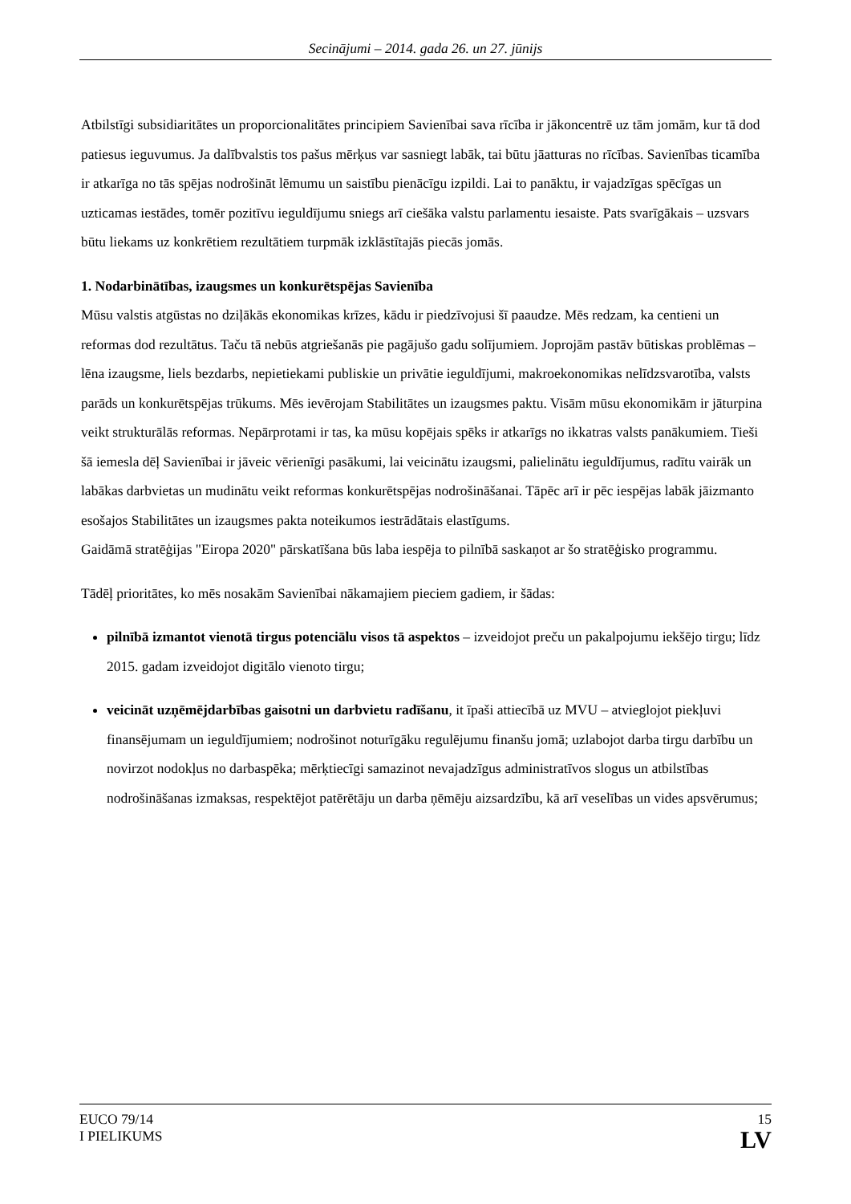Secinājumi – 2014. gada 26. un 27. jūnijs
Atbilstīgi subsidiaritātes un proporcionalitātes principiem Savienībai sava rīcība ir jākoncentrē uz tām jomām, kur tā dod patiesus ieguvumus. Ja dalībvalstis tos pašus mērķus var sasniegt labāk, tai būtu jāatturas no rīcības. Savienības ticamība ir atkarīga no tās spējas nodrošināt lēmumu un saistību pienācīgu izpildi. Lai to panāktu, ir vajadzīgas spēcīgas un uzticamas iestādes, tomēr pozitīvu ieguldījumu sniegs arī ciešāka valstu parlamentu iesaiste. Pats svarīgākais – uzsvars būtu liekams uz konkrētiem rezultātiem turpmāk izklāstītajās piecās jomās.
1. Nodarbinātības, izaugsmes un konkurētspējas Savienība
Mūsu valstis atgūstas no dziļākās ekonomikas krīzes, kādu ir piedzīvojusi šī paaudze. Mēs redzam, ka centieni un reformas dod rezultātus. Taču tā nebūs atgriešanās pie pagājušo gadu solījumiem. Joprojām pastāv būtiskas problēmas – lēna izaugsme, liels bezdarbs, nepietiekami publiskie un privātie ieguldījumi, makroekonomikas nelīdzsvarotība, valsts parāds un konkurētspējas trūkums. Mēs ievērojam Stabilitātes un izaugsmes paktu. Visām mūsu ekonomikām ir jāturpina veikt strukturālās reformas. Nepārprotami ir tas, ka mūsu kopējais spēks ir atkarīgs no ikkatras valsts panākumiem. Tieši šā iemesla dēļ Savienībai ir jāveic vērienīgi pasākumi, lai veicinātu izaugsmi, palielinātu ieguldījumus, radītu vairāk un labākas darbvietas un mudinātu veikt reformas konkurētspējas nodrošināšanai. Tāpēc arī ir pēc iespējas labāk jāizmanto esošajos Stabilitātes un izaugsmes pakta noteikumos iestrādātais elastīgums.
Gaidāmā stratēģijas "Eiropa 2020" pārskatīšana būs laba iespēja to pilnībā saskaņot ar šo stratēģisko programmu.
Tādēļ prioritātes, ko mēs nosakām Savienībai nākamajiem pieciem gadiem, ir šādas:
pilnībā izmantot vienotā tirgus potenciālu visos tā aspektos – izveidojot preču un pakalpojumu iekšējo tirgu; līdz 2015. gadam izveidojot digitālo vienoto tirgu;
veicināt uzņēmējdarbības gaisotni un darbvietu radīšanu, it īpaši attiecībā uz MVU – atvieglojot piekļuvi finansējumam un ieguldījumiem; nodrošinot noturīgāku regulējumu finanšu jomā; uzlabojot darba tirgu darbību un novirzot nodokļus no darbaspēka; mērķtiecīgi samazinot nevajadzīgus administratīvos slogus un atbilstības nodrošināšanas izmaksas, respektējot patērētāju un darba ņēmēju aizsardzību, kā arī veselības un vides apsvērumus;
EUCO 79/14
I PIELIKUMS
15
LV